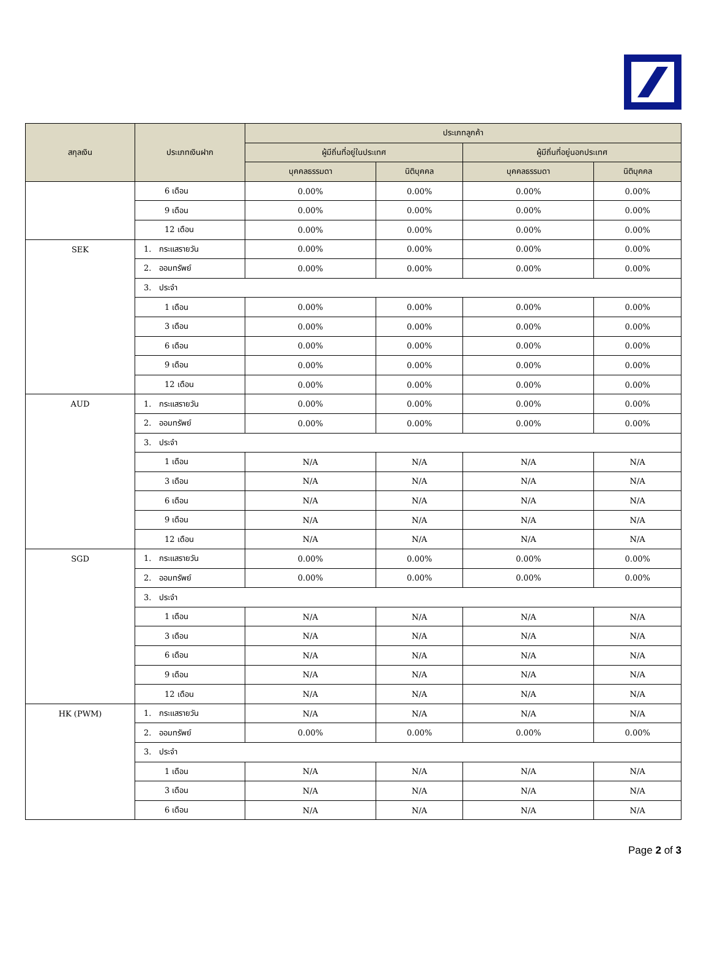| สกุลเงิน | ประเภทเงินฝาก | ประเภทลูกค้า | | | |
| --- | --- | --- | --- | --- | --- |
| | | ผู้มีถิ่นที่อยู่ในประเทศ | | ผู้มีถิ่นที่อยู่นอกประเทศ | |
| | | บุคคลธรรมดา | นิติบุคคล | บุคคลธรรมดา | นิติบุคคล |
| | 6 เดือน | 0.00% | 0.00% | 0.00% | 0.00% |
| | 9 เดือน | 0.00% | 0.00% | 0.00% | 0.00% |
| | 12 เดือน | 0.00% | 0.00% | 0.00% | 0.00% |
| SEK | 1. กระแสรายวัน | 0.00% | 0.00% | 0.00% | 0.00% |
| | 2. ออมทรัพย์ | 0.00% | 0.00% | 0.00% | 0.00% |
| | 3. ประจำ | | | | |
| | 1 เดือน | 0.00% | 0.00% | 0.00% | 0.00% |
| | 3 เดือน | 0.00% | 0.00% | 0.00% | 0.00% |
| | 6 เดือน | 0.00% | 0.00% | 0.00% | 0.00% |
| | 9 เดือน | 0.00% | 0.00% | 0.00% | 0.00% |
| | 12 เดือน | 0.00% | 0.00% | 0.00% | 0.00% |
| AUD | 1. กระแสรายวัน | 0.00% | 0.00% | 0.00% | 0.00% |
| | 2. ออมทรัพย์ | 0.00% | 0.00% | 0.00% | 0.00% |
| | 3. ประจำ | | | | |
| | 1 เดือน | N/A | N/A | N/A | N/A |
| | 3 เดือน | N/A | N/A | N/A | N/A |
| | 6 เดือน | N/A | N/A | N/A | N/A |
| | 9 เดือน | N/A | N/A | N/A | N/A |
| | 12 เดือน | N/A | N/A | N/A | N/A |
| SGD | 1. กระแสรายวัน | 0.00% | 0.00% | 0.00% | 0.00% |
| | 2. ออมทรัพย์ | 0.00% | 0.00% | 0.00% | 0.00% |
| | 3. ประจำ | | | | |
| | 1 เดือน | N/A | N/A | N/A | N/A |
| | 3 เดือน | N/A | N/A | N/A | N/A |
| | 6 เดือน | N/A | N/A | N/A | N/A |
| | 9 เดือน | N/A | N/A | N/A | N/A |
| | 12 เดือน | N/A | N/A | N/A | N/A |
| HK (PWM) | 1. กระแสรายวัน | N/A | N/A | N/A | N/A |
| | 2. ออมทรัพย์ | 0.00% | 0.00% | 0.00% | 0.00% |
| | 3. ประจำ | | | | |
| | 1 เดือน | N/A | N/A | N/A | N/A |
| | 3 เดือน | N/A | N/A | N/A | N/A |
| | 6 เดือน | N/A | N/A | N/A | N/A |
Page 2 of 3